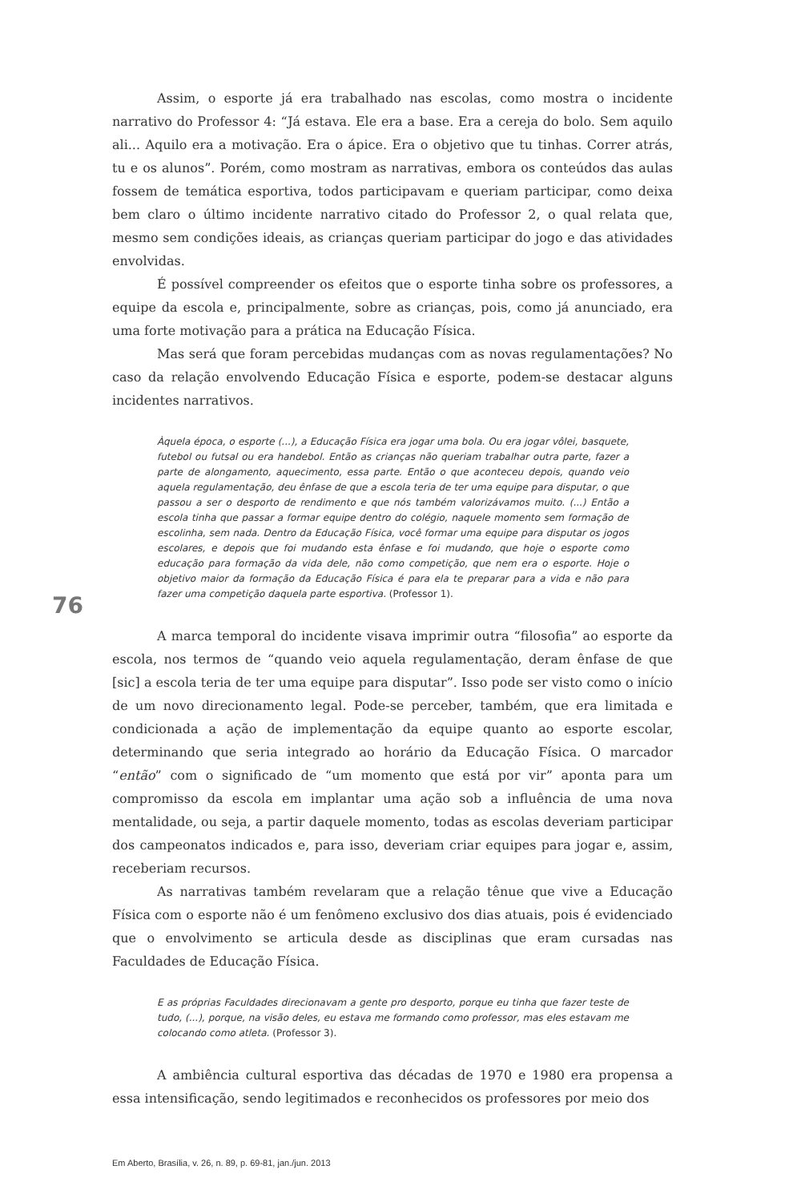Assim, o esporte já era trabalhado nas escolas, como mostra o incidente narrativo do Professor 4: “Já estava. Ele era a base. Era a cereja do bolo. Sem aquilo ali... Aquilo era a motivação. Era o ápice. Era o objetivo que tu tinhas. Correr atrás, tu e os alunos”. Porém, como mostram as narrativas, embora os conteúdos das aulas fossem de temática esportiva, todos participavam e queriam participar, como deixa bem claro o último incidente narrativo citado do Professor 2, o qual relata que, mesmo sem condições ideais, as crianças queriam participar do jogo e das atividades envolvidas.
É possível compreender os efeitos que o esporte tinha sobre os professores, a equipe da escola e, principalmente, sobre as crianças, pois, como já anunciado, era uma forte motivação para a prática na Educação Física.
Mas será que foram percebidas mudanças com as novas regulamentações? No caso da relação envolvendo Educação Física e esporte, podem-se destacar alguns incidentes narrativos.
Àquela época, o esporte (...), a Educação Física era jogar uma bola. Ou era jogar vôlei, basquete, futebol ou futsal ou era handebol. Então as crianças não queriam trabalhar outra parte, fazer a parte de alongamento, aquecimento, essa parte. Então o que aconteceu depois, quando veio aquela regulamentação, deu ênfase de que a escola teria de ter uma equipe para disputar, o que passou a ser o desporto de rendimento e que nós também valorizávamos muito. (...) Então a escola tinha que passar a formar equipe dentro do colégio, naquele momento sem formação de escolinha, sem nada. Dentro da Educação Física, você formar uma equipe para disputar os jogos escolares, e depois que foi mudando esta ênfase e foi mudando, que hoje o esporte como educação para formação da vida dele, não como competição, que nem era o esporte. Hoje o objetivo maior da formação da Educação Física é para ela te preparar para a vida e não para fazer uma competição daquela parte esportiva. (Professor 1).
76
A marca temporal do incidente visava imprimir outra “filosofia” ao esporte da escola, nos termos de “quando veio aquela regulamentação, deram ênfase de que [sic] a escola teria de ter uma equipe para disputar”. Isso pode ser visto como o início de um novo direcionamento legal. Pode-se perceber, também, que era limitada e condicionada a ação de implementação da equipe quanto ao esporte escolar, determinando que seria integrado ao horário da Educação Física. O marcador “então” com o significado de “um momento que está por vir” aponta para um compromisso da escola em implantar uma ação sob a influência de uma nova mentalidade, ou seja, a partir daquele momento, todas as escolas deveriam participar dos campeonatos indicados e, para isso, deveriam criar equipes para jogar e, assim, receberiam recursos.
As narrativas também revelaram que a relação tênue que vive a Educação Física com o esporte não é um fenômeno exclusivo dos dias atuais, pois é evidenciado que o envolvimento se articula desde as disciplinas que eram cursadas nas Faculdades de Educação Física.
E as próprias Faculdades direcionavam a gente pro desporto, porque eu tinha que fazer teste de tudo, (...), porque, na visão deles, eu estava me formando como professor, mas eles estavam me colocando como atleta. (Professor 3).
A ambiência cultural esportiva das décadas de 1970 e 1980 era propensa a essa intensificação, sendo legitimados e reconhecidos os professores por meio dos
Em Aberto, Brasília, v. 26, n. 89, p. 69-81, jan./jun. 2013